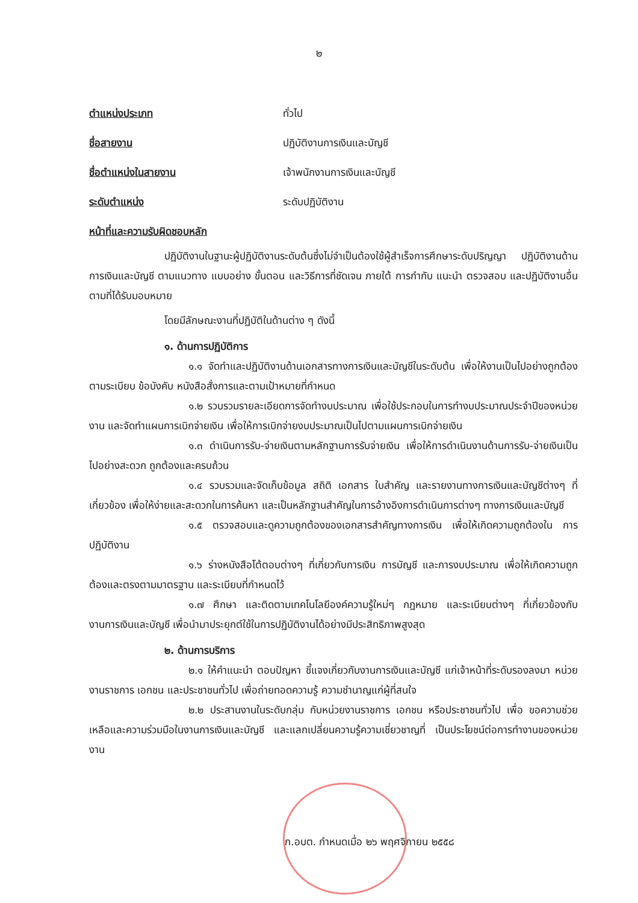๒
ตำแหน่งประเภท ทั่วไป
ชื่อสายงาน ปฏิบัติงานการเงินและบัญชี
ชื่อตำแหน่งในสายงาน เจ้าพนักงานการเงินและบัญชี
ระดับตำแหน่ง ระดับปฏิบัติงาน
หน้าที่และความรับผิดชอบหลัก
ปฏิบัติงานในฐานะผู้ปฏิบัติงานระดับต้นซึ่งไม่จำเป็นต้องใช้ผู้สำเร็จการศึกษาระดับปริญญา ปฏิบัติงานด้านการเงินและบัญชี ตามแนวทาง แบบอย่าง ขั้นตอน และวิธีการที่ชัดเจน ภายใต้ การกำกับ แนะนำ ตรวจสอบ และปฏิบัติงานอื่นตามที่ได้รับมอบหมาย
โดยมีลักษณะงานที่ปฏิบัติในด้านต่าง ๆ ดังนี้
๑. ด้านการปฏิบัติการ
๑.๑ จัดทำและปฏิบัติงานด้านเอกสารทางการเงินและบัญชีในระดับต้น เพื่อให้งานเป็นไปอย่างถูกต้อง ตามระเบียบ ข้อบังคับ หนังสือสั่งการและตามเป้าหมายที่กำหนด
๑.๒ รวบรวมรายละเอียดการจัดทำงบประมาณ เพื่อใช้ประกอบในการทำงบประมาณประจำปีของหน่วยงาน และจัดทำแผนการเบิกจ่ายเงิน เพื่อให้การเบิกจ่ายงบประมาณเป็นไปตามแผนการเบิกจ่ายเงิน
๑.๓ ดำเนินการรับ-จ่ายเงินตามหลักฐานการรับจ่ายเงิน เพื่อให้การดำเนินงานด้านการรับ-จ่ายเงินเป็นไปอย่างสะดวก ถูกต้องและครบถ้วน
๑.๔ รวบรวมและจัดเก็บข้อมูล สถิติ เอกสาร ใบสำคัญ และรายงานทางการเงินและบัญชีต่างๆ ที่เกี่ยวข้อง เพื่อให้ง่ายและสะดวกในการค้นหา และเป็นหลักฐานสำคัญในการอ้างอิงการดำเนินการต่างๆ ทางการเงินและบัญชี
๑.๕ ตรวจสอบและดูความถูกต้องของเอกสารสำคัญทางการเงิน เพื่อให้เกิดความถูกต้องใน การปฏิบัติงาน
๑.๖ ร่างหนังสือโต้ตอบต่างๆ ที่เกี่ยวกับการเงิน การบัญชี และการงบประมาณ เพื่อให้เกิดความถูกต้องและตรงตามมาตรฐาน และระเบียบที่กำหนดไว้
๑.๗ ศึกษา และติดตามเทคโนโลยีองค์ความรู้ใหม่ๆ กฎหมาย และระเบียบต่างๆ ที่เกี่ยวข้องกับงานการเงินและบัญชี เพื่อนำมาประยุกต์ใช้ในการปฏิบัติงานได้อย่างมีประสิทธิภาพสูงสุด
๒. ด้านการบริการ
๒.๑ ให้คำแนะนำ ตอบปัญหา ชี้แจงเกี่ยวกับงานการเงินและบัญชี แก่เจ้าหน้าที่ระดับรองลงมา หน่วยงานราชการ เอกชน และประชาชนทั่วไป เพื่อถ่ายทอดความรู้ ความชำนาญแก่ผู้ที่สนใจ
๒.๒ ประสานงานในระดับกลุ่ม กับหน่วยงานราชการ เอกชน หรือประชาชนทั่วไป เพื่อ ขอความช่วยเหลือและความร่วมมือในงานการเงินและบัญชี และแลกเปลี่ยนความรู้ความเชี่ยวชาญที่ เป็นประโยชน์ต่อการทำงานของหน่วยงาน
ก.อบต. กำหนดเมื่อ ๒๖ พฤศจิกายน ๒๕๕๘